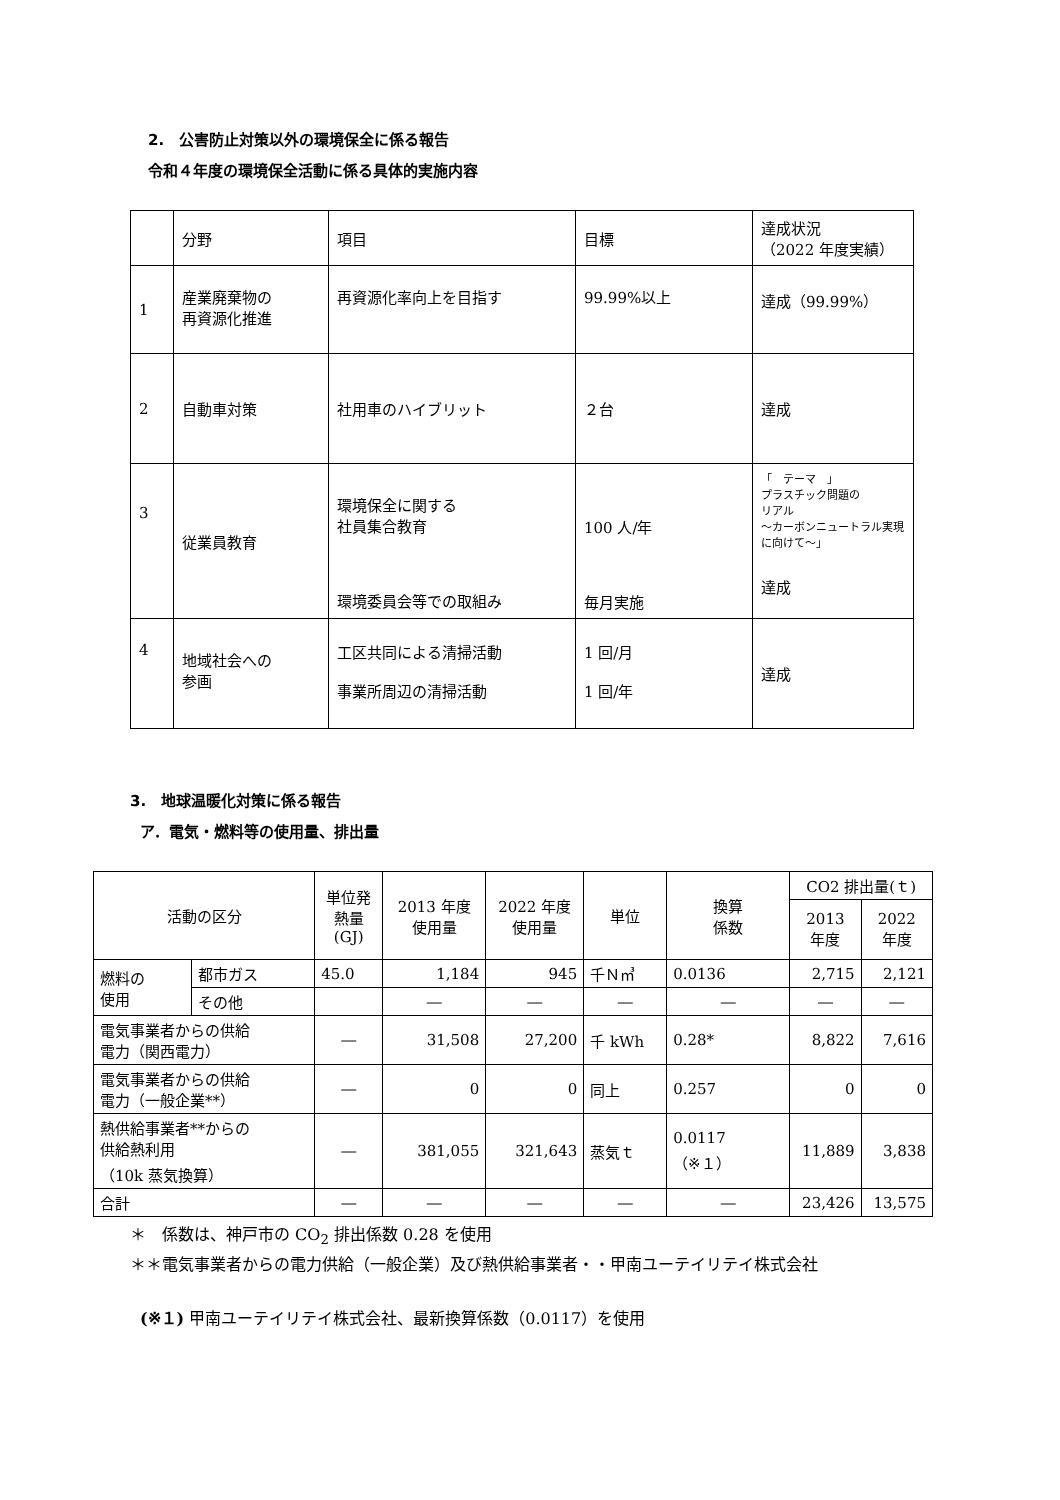2.　公害防止対策以外の環境保全に係る報告
令和４年度の環境保全活動に係る具体的実施内容
| | 分野 | 項目 | 目標 | 達成状況 （2022 年度実績） |
| 1 | 産業廃棄物の 再資源化推進 | 再資源化率向上を目指す | 99.99%以上 | 達成（99.99%） |
| 2 | 自動車対策 | 社用車のハイブリット | ２台 | 達成 |
| 3 | 従業員教育 | 環境保全に関する 社員集合教育 環境委員会等での取組み | 100 人/年 毎月実施 | 「 テーマ 」 プラスチック問題の リアル ～カーボンニュートラル実現に向けて～」 達成 |
| 4 | 地域社会への 参画 | 工区共同による清掃活動 事業所周辺の清掃活動 | 1 回/月 1 回/年 | 達成 |
3.　地球温暖化対策に係る報告
ア．電気・燃料等の使用量、排出量
| 活動の区分 | | | 単位発 熱量 (GJ) | 2013 年度 使用量 | 2022 年度 使用量 | 単位 | 換算 係数 | CO2 排出量(ｔ) | |
| --- | --- | --- | --- | --- | --- | --- | --- | --- | --- |
| | | | | | | | | 2013 年度 | 2022 年度 |
| 燃料の 使用 | 都市ガス | 45.0 | 1,184 | 945 | 千Ｎ㎥ | 0.0136 | 2,715 | 2,121 | |
| | その他 | | ― | ― | ― | ― | ― | ― | |
| 電気事業者からの供給 電力（関西電力） | | ― | 31,508 | 27,200 | 千 kWh | 0.28* | 8,822 | 7,616 | |
| 電気事業者からの供給 電力（一般企業**） | | ― | 0 | 0 | 同上 | 0.257 | 0 | 0 | |
| 熱供給事業者**からの 供給熱利用 （10k 蒸気換算） | | ― | 381,055 | 321,643 | 蒸気ｔ | 0.0117 （※１） | 11,889 | 3,838 | |
| 合計 | | ― | ― | ― | ― | ― | 23,426 | 13,575 | |
＊　係数は、神戸市の CO<sub>2</sub> 排出係数 0.28 を使用
＊＊電気事業者からの電力供給（一般企業）及び熱供給事業者・・甲南ユーテイリテイ株式会社
(※１) 甲南ユーテイリテイ株式会社、最新換算係数（0.0117）を使用